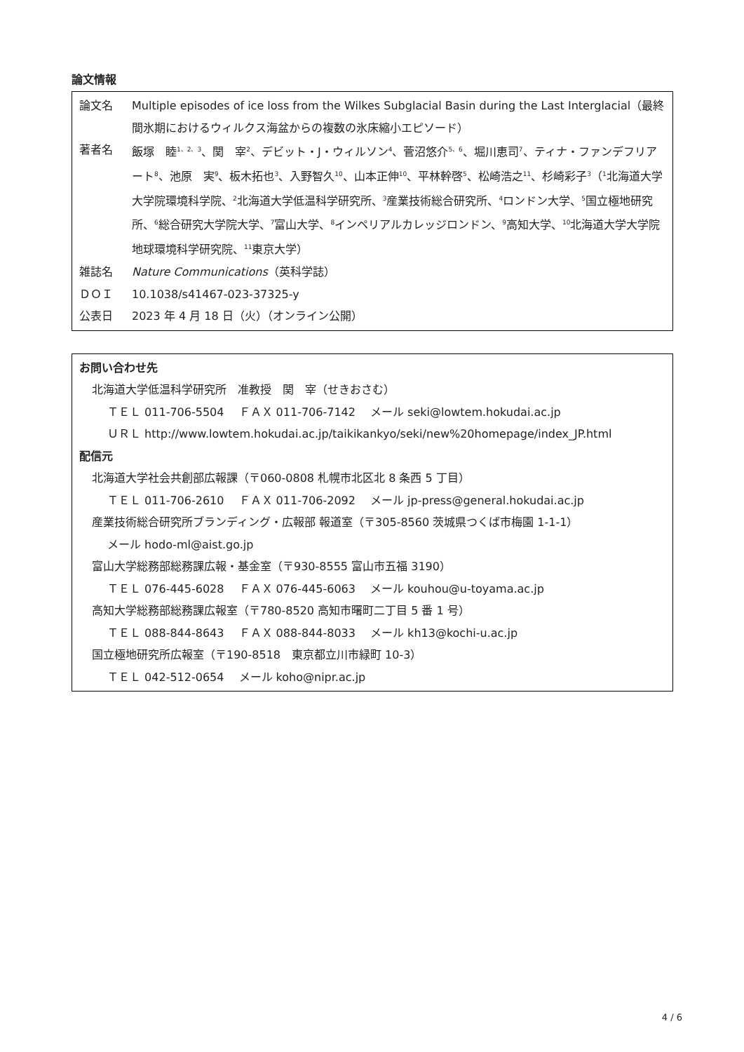論文情報
| 論文名 | Multiple episodes of ice loss from the Wilkes Subglacial Basin during the Last Interglacial（最終間氷期におけるウィルクス海盆からの複数の氷床縮小エピソード） |
| 著者名 | 飯塚 睦<sup>1、2、3</sup>、関 宰<sup>2</sup>、デビット・J・ウィルソン<sup>4</sup>、菅沼悠介<sup>5、6</sup>、堀川恵司<sup>7</sup>、ティナ・ファンデフリアート<sup>8</sup>、池原 実<sup>9</sup>、板木拓也<sup>3</sup>、入野智久<sup>10</sup>、山本正伸<sup>10</sup>、平林幹啓<sup>5</sup>、松崎浩之<sup>11</sup>、杉崎彩子<sup>3</sup>（<sup>1</sup>北海道大学大学院環境科学院、<sup>2</sup>北海道大学低温科学研究所、<sup>3</sup>産業技術総合研究所、<sup>4</sup>ロンドン大学、<sup>5</sup>国立極地研究所、<sup>6</sup>総合研究大学院大学、<sup>7</sup>富山大学、<sup>8</sup>インペリアルカレッジロンドン、<sup>9</sup>高知大学、<sup>10</sup>北海道大学大学院地球環境科学研究院、<sup>11</sup>東京大学） |
| 雑誌名 | Nature Communications （英科学誌） |
| ＤＯＩ | 10.1038/s41467-023-37325-y |
| 公表日 | 2023 年 4 月 18 日（火）（オンライン公開） |
お問い合わせ先
北海道大学低温科学研究所　准教授　関　宰（せきおさむ）
ＴＥＬ 011-706-5504　 ＦＡＸ 011-706-7142　 メール seki@lowtem.hokudai.ac.jp
ＵＲＬ http://www.lowtem.hokudai.ac.jp/taikikankyo/seki/new%20homepage/index_JP.html
配信元
北海道大学社会共創部広報課（〒060-0808 札幌市北区北 8 条西 5 丁目）
ＴＥＬ 011-706-2610　 ＦＡＸ 011-706-2092　 メール jp-press@general.hokudai.ac.jp
産業技術総合研究所ブランディング・広報部 報道室（〒305-8560 茨城県つくば市梅園 1-1-1）
メール hodo-ml@aist.go.jp
富山大学総務部総務課広報・基金室（〒930-8555 富山市五福 3190）
ＴＥＬ 076-445-6028　 ＦＡＸ 076-445-6063　 メール kouhou@u-toyama.ac.jp
高知大学総務部総務課広報室（〒780-8520 高知市曙町二丁目 5 番 1 号）
ＴＥＬ 088-844-8643　 ＦＡＸ 088-844-8033　 メール kh13@kochi-u.ac.jp
国立極地研究所広報室（〒190-8518　東京都立川市緑町 10-3）
ＴＥＬ 042-512-0654　 メール koho@nipr.ac.jp
4 / 6